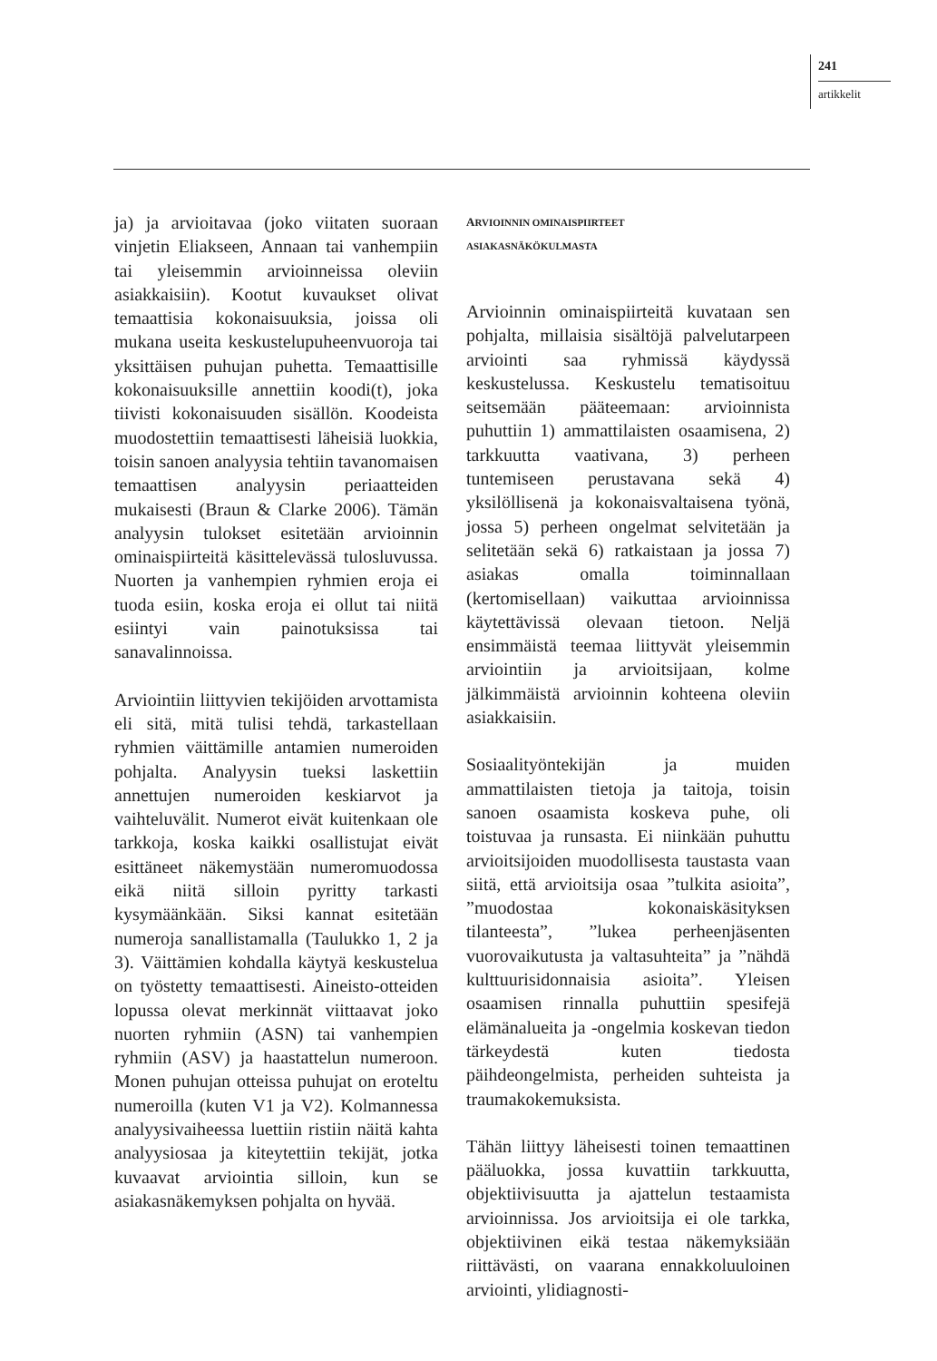241
artikkelit
ja) ja arvioitavaa (joko viitaten suoraan vinjetin Eliakseen, Annaan tai vanhempiin tai yleisemmin arvioinneissa oleviin asiakkaisiin). Kootut kuvaukset olivat temaattisia kokonaisuuksia, joissa oli mukana useita keskustelupuheenvuoroja tai yksittäisen puhujan puhetta. Temaattisille kokonaisuuksille annettiin koodi(t), joka tiivisti kokonaisuuden sisällön. Koodeista muodostettiin temaattisesti läheisiä luokkia, toisin sanoen analyysia tehtiin tavanomaisen temaattisen analyysin periaatteiden mukaisesti (Braun & Clarke 2006). Tämän analyysin tulokset esitetään arvioinnin ominaispiirteitä käsittelevässä tulosluvussa. Nuorten ja vanhempien ryhmien eroja ei tuoda esiin, koska eroja ei ollut tai niitä esiintyi vain painotuksissa tai sanavalinnoissa.
Arviointiin liittyvien tekijöiden arvottamista eli sitä, mitä tulisi tehdä, tarkastellaan ryhmien väittämille antamien numeroiden pohjalta. Analyysin tueksi laskettiin annettujen numeroiden keskiarvot ja vaihteluvälit. Numerot eivät kuitenkaan ole tarkkoja, koska kaikki osallistujat eivät esittäneet näkemystään numeromuodossa eikä niitä silloin pyritty tarkasti kysymäänkään. Siksi kannat esitetään numeroja sanallistamalla (Taulukko 1, 2 ja 3). Väittämien kohdalla käytyä keskustelua on työstetty temaattisesti. Aineisto-otteiden lopussa olevat merkinnät viittaavat joko nuorten ryhmiin (ASN) tai vanhempien ryhmiin (ASV) ja haastattelun numeroon. Monen puhujan otteissa puhujat on eroteltu numeroilla (kuten V1 ja V2). Kolmannessa analyysivaiheessa luettiin ristiin näitä kahta analyysiosaa ja kiteytettiin tekijät, jotka kuvaavat arviointia silloin, kun se asiakasnäkemyksen pohjalta on hyvää.
ARVIOINNIN OMINAISPIIRTEET
ASIAKASNÄKÖKULMASTA
Arvioinnin ominaispiirteitä kuvataan sen pohjalta, millaisia sisältöjä palvelutarpeen arviointi saa ryhmissä käydyssä keskustelussa. Keskustelu tematisoituu seitsemään pääteemaan: arvioinnista puhuttiin 1) ammattilaisten osaamisena, 2) tarkkuutta vaativana, 3) perheen tuntemiseen perustavana sekä 4) yksilöllisenä ja kokonaisvaltaisena työnä, jossa 5) perheen ongelmat selvitetään ja selitetään sekä 6) ratkaistaan ja jossa 7) asiakas omalla toiminnallaan (kertomisellaan) vaikuttaa arvioinnissa käytettävissä olevaan tietoon. Neljä ensimmäistä teemaa liittyvät yleisemmin arviointiin ja arvioitsijaan, kolme jälkimmäistä arvioinnin kohteena oleviin asiakkaisiin.
Sosiaalityöntekijän ja muiden ammattilaisten tietoja ja taitoja, toisin sanoen osaamista koskeva puhe, oli toistuvaa ja runsasta. Ei niinkään puhuttu arvioitsijoiden muodollisesta taustasta vaan siitä, että arvioitsija osaa ”tulkita asioita”, ”muodostaa kokonaiskäsityksen tilanteesta”, ”lukea perheenjäsenten vuorovaikutusta ja valtasuhteita” ja ”nähdä kulttuurisidonnaisia asioita”. Yleisen osaamisen rinnalla puhuttiin spesifejä elämänalueita ja -ongelmia koskevan tiedon tärkeydestä kuten tiedosta päihdeongelmista, perheiden suhteista ja traumakokemuksista.
Tähän liittyy läheisesti toinen temaattinen pääluokka, jossa kuvattiin tarkkuutta, objektiivisuutta ja ajattelun testaamista arvioinnissa. Jos arvioitsija ei ole tarkka, objektiivinen eikä testaa näkemyksiään riittävästi, on vaarana ennakkoluuloinen arviointi, ylidiagnosti-